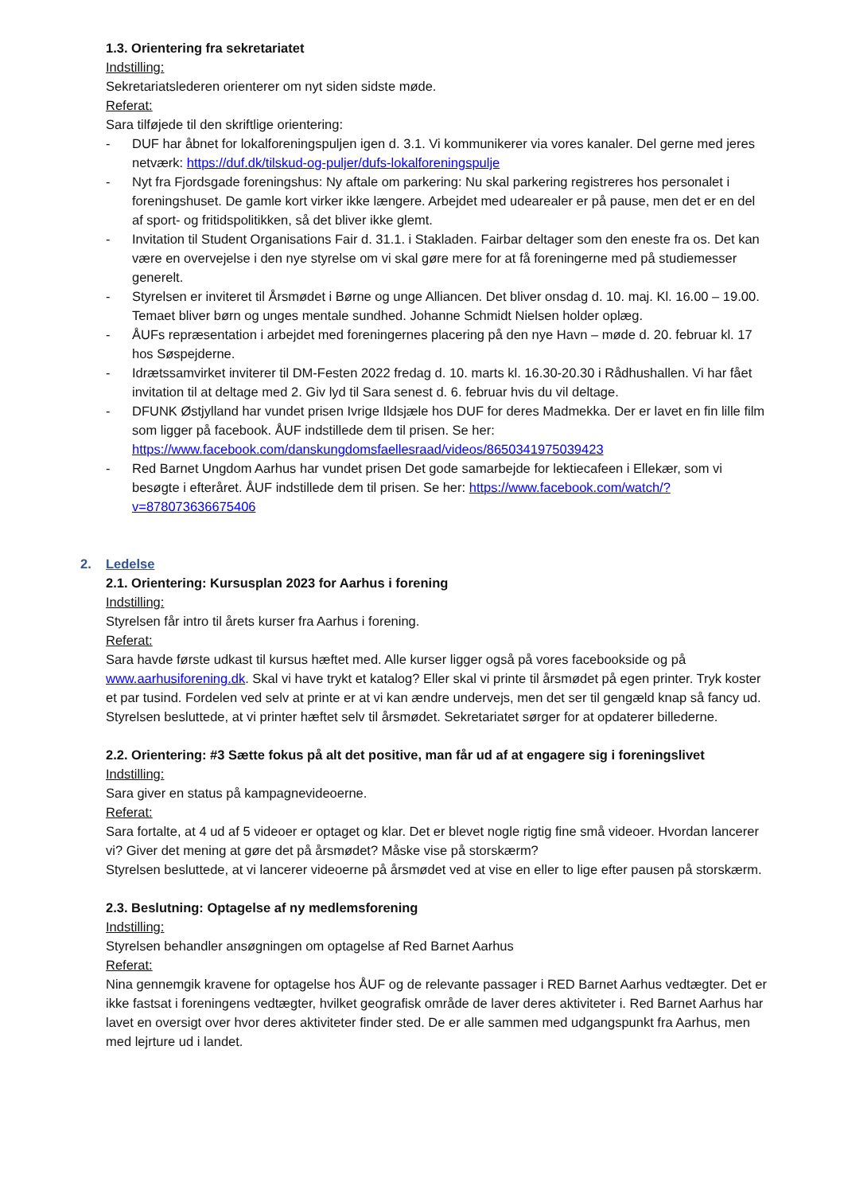1.3. Orientering fra sekretariatet
Indstilling:
Sekretariatslederen orienterer om nyt siden sidste møde.
Referat:
Sara tilføjede til den skriftlige orientering:
- DUF har åbnet for lokalforeningspuljen igen d. 3.1. Vi kommunikerer via vores kanaler. Del gerne med jeres netværk: https://duf.dk/tilskud-og-puljer/dufs-lokalforeningspulje
- Nyt fra Fjordsgade foreningshus: Ny aftale om parkering: Nu skal parkering registreres hos personalet i foreningshuset. De gamle kort virker ikke længere. Arbejdet med udearealer er på pause, men det er en del af sport- og fritidspolitikken, så det bliver ikke glemt.
- Invitation til Student Organisations Fair d. 31.1. i Stakladen. Fairbar deltager som den eneste fra os. Det kan være en overvejelse i den nye styrelse om vi skal gøre mere for at få foreningerne med på studiemesser generelt.
- Styrelsen er inviteret til Årsmødet i Børne og unge Alliancen. Det bliver onsdag d. 10. maj. Kl. 16.00 – 19.00. Temaet bliver børn og unges mentale sundhed. Johanne Schmidt Nielsen holder oplæg.
- ÅUFs repræsentation i arbejdet med foreningernes placering på den nye Havn – møde d. 20. februar kl. 17 hos Søspejderne.
- Idrætssamvirket inviterer til DM-Festen 2022 fredag d. 10. marts kl. 16.30-20.30 i Rådhushallen. Vi har fået invitation til at deltage med 2. Giv lyd til Sara senest d. 6. februar hvis du vil deltage.
- DFUNK Østjylland har vundet prisen Ivrige Ildsjæle hos DUF for deres Madmekka. Der er lavet en fin lille film som ligger på facebook. ÅUF indstillede dem til prisen. Se her: https://www.facebook.com/danskungdomsfaellesraad/videos/8650341975039423
- Red Barnet Ungdom Aarhus har vundet prisen Det gode samarbejde for lektiecafeen i Ellekær, som vi besøgte i efteråret. ÅUF indstillede dem til prisen. Se her: https://www.facebook.com/watch/?v=878073636675406
2. Ledelse
2.1. Orientering: Kursusplan 2023 for Aarhus i forening
Indstilling:
Styrelsen får intro til årets kurser fra Aarhus i forening.
Referat:
Sara havde første udkast til kursus hæftet med. Alle kurser ligger også på vores facebookside og på www.aarhusiforening.dk. Skal vi have trykt et katalog? Eller skal vi printe til årsmødet på egen printer. Tryk koster et par tusind. Fordelen ved selv at printe er at vi kan ændre undervejs, men det ser til gengæld knap så fancy ud.
Styrelsen besluttede, at vi printer hæftet selv til årsmødet. Sekretariatet sørger for at opdaterer billederne.
2.2. Orientering: #3 Sætte fokus på alt det positive, man får ud af at engagere sig i foreningslivet
Indstilling:
Sara giver en status på kampagnevideoerne.
Referat:
Sara fortalte, at 4 ud af 5 videoer er optaget og klar. Det er blevet nogle rigtig fine små videoer. Hvordan lancerer vi? Giver det mening at gøre det på årsmødet? Måske vise på storskærm?
Styrelsen besluttede, at vi lancerer videoerne på årsmødet ved at vise en eller to lige efter pausen på storskærm.
2.3. Beslutning: Optagelse af ny medlemsforening
Indstilling:
Styrelsen behandler ansøgningen om optagelse af Red Barnet Aarhus
Referat:
Nina gennemgik kravene for optagelse hos ÅUF og de relevante passager i RED Barnet Aarhus vedtægter. Det er ikke fastsat i foreningens vedtægter, hvilket geografisk område de laver deres aktiviteter i. Red Barnet Aarhus har lavet en oversigt over hvor deres aktiviteter finder sted. De er alle sammen med udgangspunkt fra Aarhus, men med lejrture ud i landet.